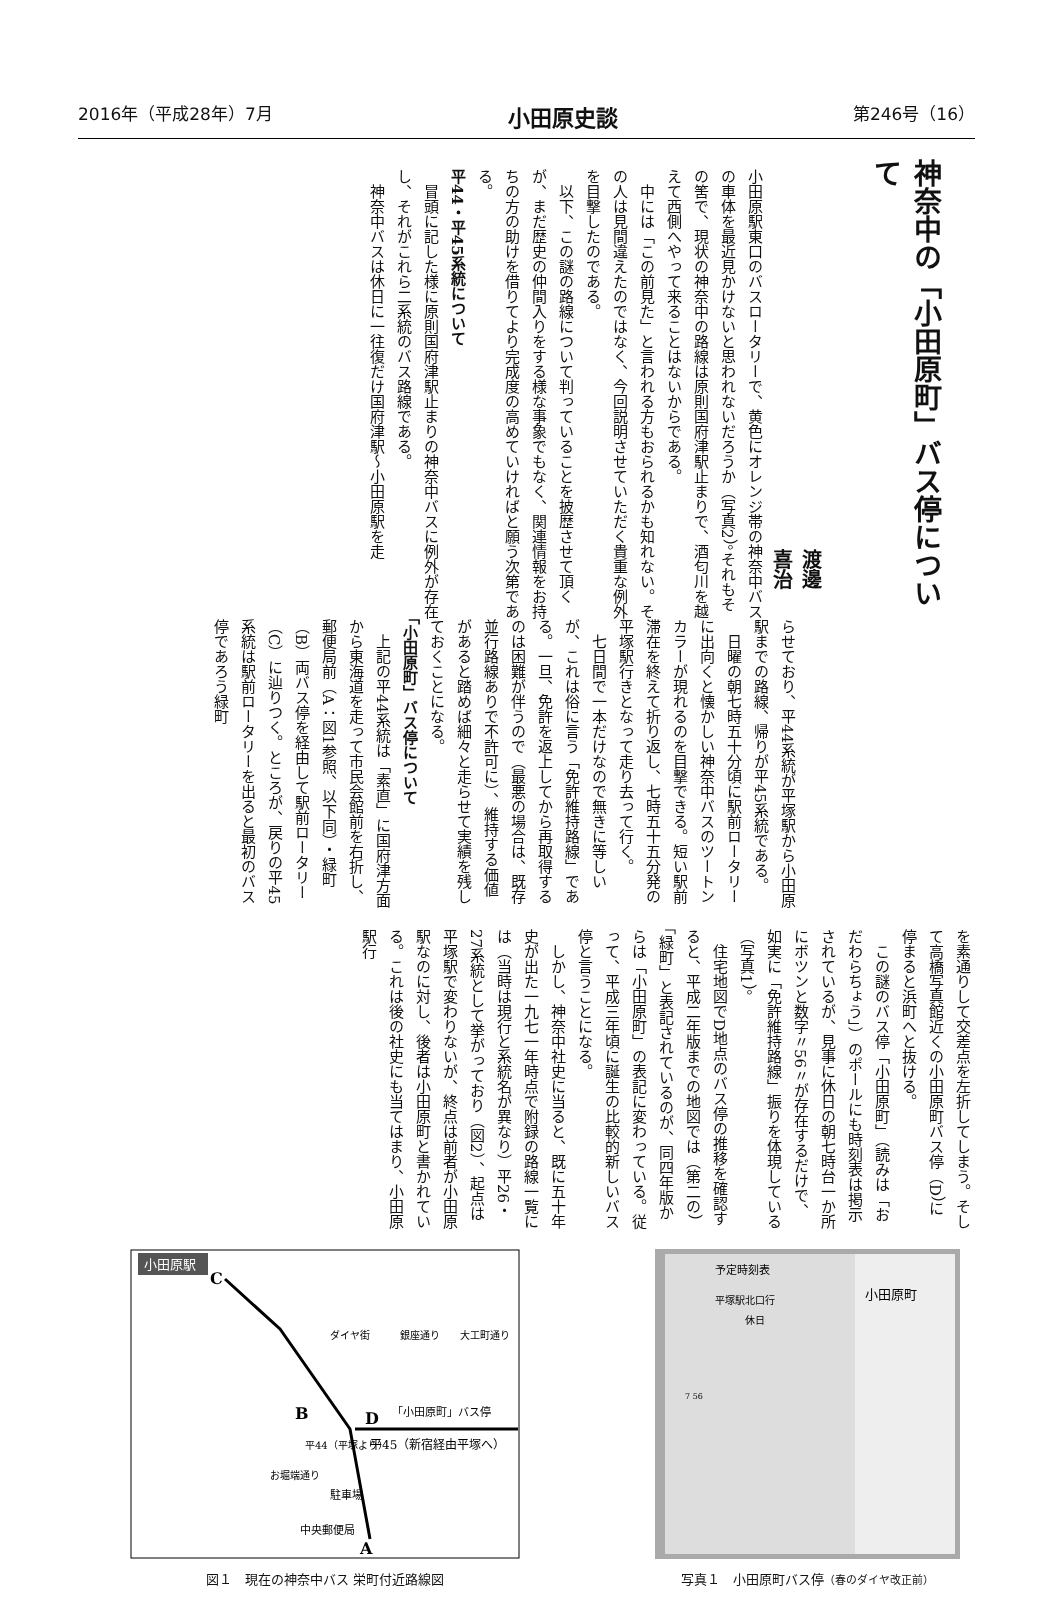2016年（平成28年）7月 小田原史談 第246号（16）
神奈中の「小田原町」バス停について
渡邊　喜治
小田原駅東口のバスロータリーで、黄色にオレンジ帯の神奈中バスの車体を最近見かけないと思われないだろうか（写真2）。それもその筈で、現状の神奈中の路線は原則国府津駅止まりで、酒匂川を越えて西側へやって来ることはないからである。
　中には「この前見た」と言われる方もおられるかも知れない。その人は見間違えたのではなく、今回説明させていただく貴重な例外を目撃したのである。
　以下、この謎の路線について判っていることを披歴させて頂くが、まだ歴史の仲間入りをする様な事象でもなく、関連情報をお持ちの方の助けを借りてより完成度の高めていければと願う次第である。
平44・平45系統について
　冒頭に記した様に原則国府津駅止まりの神奈中バスに例外が存在し、それがこれら二系統のバス路線である。
　神奈中バスは休日に一往復だけ国府津駅〜小田原駅を走
らせており、平44系統が平塚駅から小田原駅までの路線、帰りが平45系統である。
　日曜の朝七時五十分頃に駅前ロータリーに出向くと懐かしい神奈中バスのツートンカラーが現れるのを目撃できる。短い駅前滞在を終えて折り返し、七時五十五分発の平塚駅行きとなって走り去って行く。
　七日間で一本だけなので無きに等しいが、これは俗に言う「免許維持路線」である。一旦、免許を返上してから再取得するのは困難が伴うので（最悪の場合は、既存並行路線ありで不許可に）、維持する価値があると踏めば細々と走らせて実績を残しておくことになる。
「小田原町」バス停について
　上記の平44系統は「素直」に国府津方面から東海道を走って市民会館前を右折し、郵便局前（A：図1参照、以下同）・緑町（B）両バス停を経由して駅前ロータリー（C）に辿りつく。ところが、戻りの平45系統は駅前ロータリーを出ると最初のバス停であろう緑町
を素通りして交差点を左折してしまう。そして高橋写真館近くの小田原町バス停（D）に停まると浜町へと抜ける。
　この謎のバス停「小田原町」（読みは「おだわらちょう」）のポールにも時刻表は掲示されているが、見事に休日の朝七時台一か所にボツンと数字〃56〃が存在するだけで、如実に「免許維持路線」振りを体現している（写真1）。
　住宅地図でD地点のバス停の推移を確認すると、平成二年版までの地図では（第二の）「緑町」と表記されているのが、同四年版からは「小田原町」の表記に変わっている。従って、平成三年頃に誕生の比較的新しいバス停と言うことになる。
　しかし、神奈中社史に当ると、既に五十年史が出た一九七一年時点で附録の路線一覧には（当時は現行と系統名が異なり）平26・27系統として挙がっており（図2）、起点は平塚駅で変わりないが、終点は前者が小田原駅なのに対し、後者は小田原町と書かれている。これは後の社史にも当てはまり、小田原駅行
小田原駅
C
B
D
A
「小田原町」バス停
平45（新宿経由平塚へ）
駐車場
中央郵便局
ダイヤ街
銀座通り
大工町通り
お堀端通り
平44（平塚より）
図１　現在の神奈中バス 栄町付近路線図
予定時刻表
平塚駅北口行
休日
7 56
小田原町
写真１　小田原町バス停（春のダイヤ改正前）